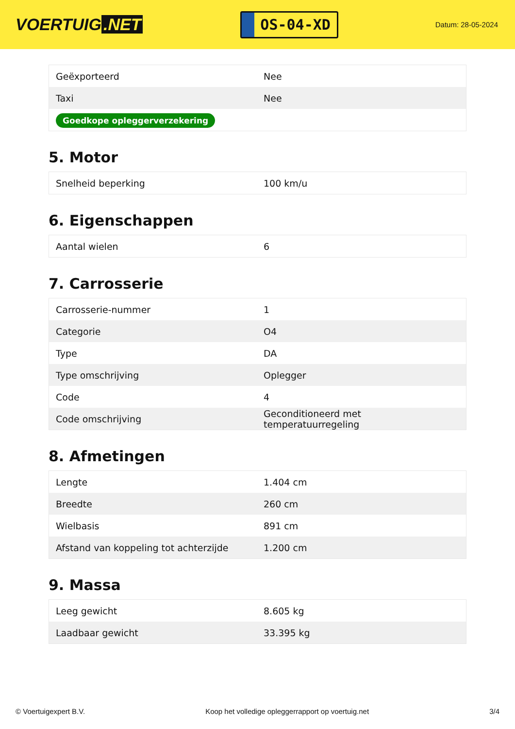VOERTUIG.NET
OS-04-XD
Datum: 28-05-2024
| Geëxporteerd | Nee |
| Taxi | Nee |
| Goedkope opleggerverzekering | |
5. Motor
| Snelheid beperking | 100 km/u |
6. Eigenschappen
| Aantal wielen | 6 |
7. Carrosserie
| Carrosserie-nummer | 1 |
| Categorie | O4 |
| Type | DA |
| Type omschrijving | Oplegger |
| Code | 4 |
| Code omschrijving | Geconditioneerd met temperatuurregeling |
8. Afmetingen
| Lengte | 1.404 cm |
| Breedte | 260 cm |
| Wielbasis | 891 cm |
| Afstand van koppeling tot achterzijde | 1.200 cm |
9. Massa
| Leeg gewicht | 8.605 kg |
| Laadbaar gewicht | 33.395 kg |
© Voertuigexpert B.V. Koop het volledige opleggerrapport op voertuig.net 3/4